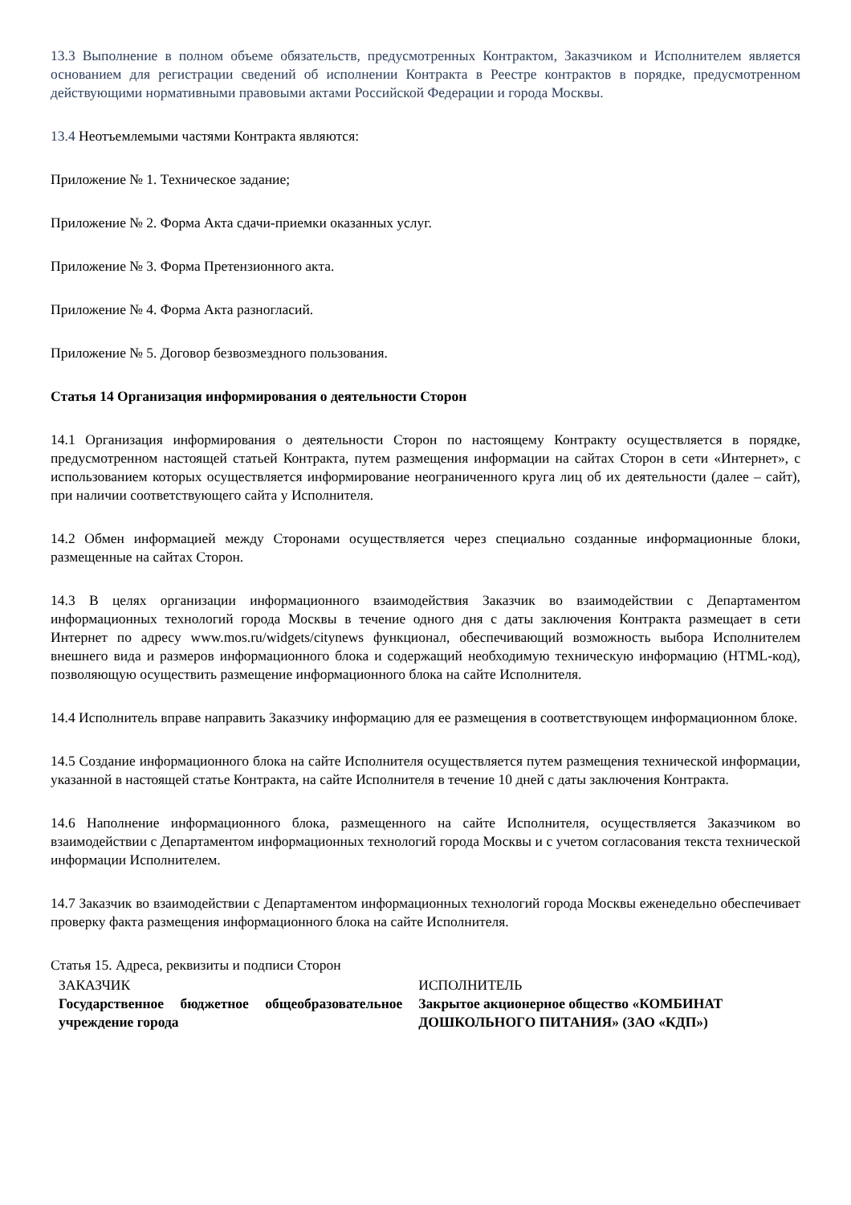13.3 Выполнение в полном объеме обязательств, предусмотренных Контрактом, Заказчиком и Исполнителем является основанием для регистрации сведений об исполнении Контракта в Реестре контрактов в порядке, предусмотренном действующими нормативными правовыми актами Российской Федерации и города Москвы.
13.4 Неотъемлемыми частями Контракта являются:
Приложение № 1. Техническое задание;
Приложение № 2. Форма Акта сдачи-приемки оказанных услуг.
Приложение № 3. Форма Претензионного акта.
Приложение № 4. Форма Акта разногласий.
Приложение № 5. Договор безвозмездного пользования.
Статья 14 Организация информирования о деятельности Сторон
14.1 Организация информирования о деятельности Сторон по настоящему Контракту осуществляется в порядке, предусмотренном настоящей статьей Контракта, путем размещения информации на сайтах Сторон в сети «Интернет», с использованием которых осуществляется информирование неограниченного круга лиц об их деятельности (далее – сайт), при наличии соответствующего сайта у Исполнителя.
14.2 Обмен информацией между Сторонами осуществляется через специально созданные информационные блоки, размещенные на сайтах Сторон.
14.3 В целях организации информационного взаимодействия Заказчик во взаимодействии с Департаментом информационных технологий города Москвы в течение одного дня с даты заключения Контракта размещает в сети Интернет по адресу www.mos.ru/widgets/citynews функционал, обеспечивающий возможность выбора Исполнителем внешнего вида и размеров информационного блока и содержащий необходимую техническую информацию (HTML-код), позволяющую осуществить размещение информационного блока на сайте Исполнителя.
14.4 Исполнитель вправе направить Заказчику информацию для ее размещения в соответствующем информационном блоке.
14.5 Создание информационного блока на сайте Исполнителя осуществляется путем размещения технической информации, указанной в настоящей статье Контракта, на сайте Исполнителя в течение 10 дней с даты заключения Контракта.
14.6 Наполнение информационного блока, размещенного на сайте Исполнителя, осуществляется Заказчиком во взаимодействии с Департаментом информационных технологий города Москвы и с учетом согласования текста технической информации Исполнителем.
14.7 Заказчик во взаимодействии с Департаментом информационных технологий города Москвы еженедельно обеспечивает проверку факта размещения информационного блока на сайте Исполнителя.
Статья 15. Адреса, реквизиты и подписи Сторон
| ЗАКАЗЧИК | ИСПОЛНИТЕЛЬ |
| Государственное бюджетное общеобразовательное учреждение города | Закрытое акционерное общество «КОМБИНАТ ДОШКОЛЬНОГО ПИТАНИЯ» (ЗАО «КДП») |